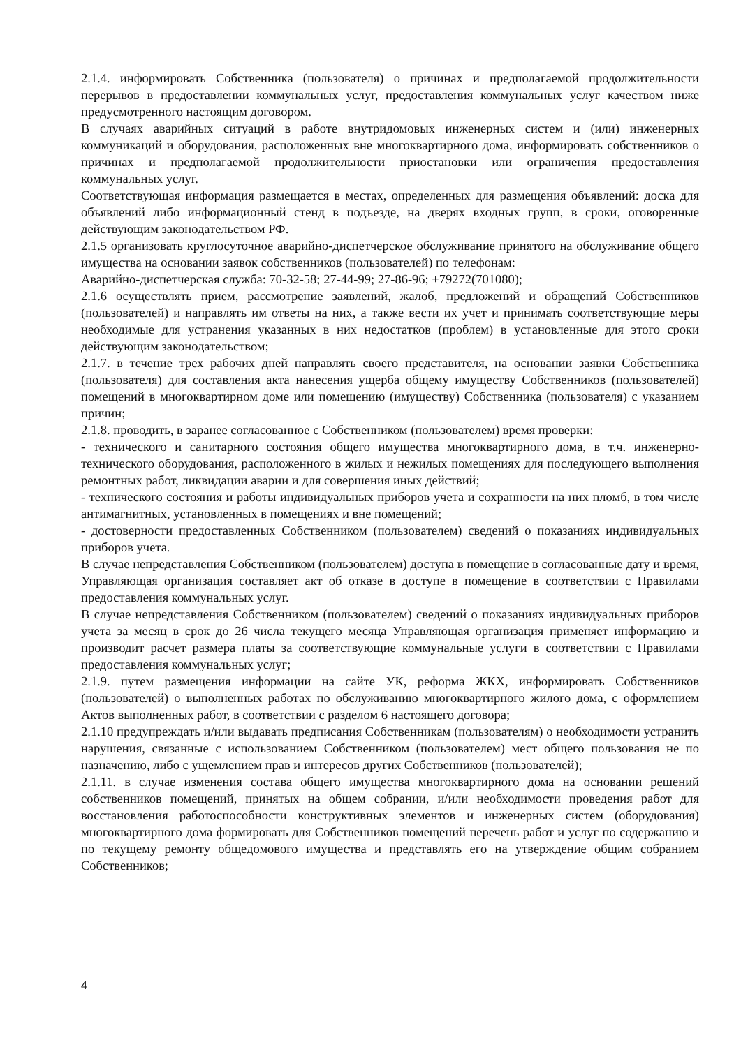2.1.4. информировать Собственника (пользователя) о причинах и предполагаемой продолжительности перерывов в предоставлении коммунальных услуг, предоставления коммунальных услуг качеством ниже предусмотренного настоящим договором.
В случаях аварийных ситуаций в работе внутридомовых инженерных систем и (или) инженерных коммуникаций и оборудования, расположенных вне многоквартирного дома, информировать собственников о причинах и предполагаемой продолжительности приостановки или ограничения предоставления коммунальных услуг.
Соответствующая информация размещается в местах, определенных для размещения объявлений: доска для объявлений либо информационный стенд в подъезде, на дверях входных групп, в сроки, оговоренные действующим законодательством РФ.
2.1.5 организовать круглосуточное аварийно-диспетчерское обслуживание принятого на обслуживание общего имущества на основании заявок собственников (пользователей) по телефонам:
Аварийно-диспетчерская служба: 70-32-58; 27-44-99; 27-86-96; +79272(701080);
2.1.6 осуществлять прием, рассмотрение заявлений, жалоб, предложений и обращений Собственников (пользователей) и направлять им ответы на них, а также вести их учет и принимать соответствующие меры необходимые для устранения указанных в них недостатков (проблем) в установленные для этого сроки действующим законодательством;
2.1.7. в течение трех рабочих дней направлять своего представителя, на основании заявки Собственника (пользователя) для составления акта нанесения ущерба общему имуществу Собственников (пользователей) помещений в многоквартирном доме или помещению (имуществу) Собственника (пользователя) с указанием причин;
2.1.8. проводить, в заранее согласованное с Собственником (пользователем) время проверки:
- технического и санитарного состояния общего имущества многоквартирного дома, в т.ч. инженерно-технического оборудования, расположенного в жилых и нежилых помещениях для последующего выполнения ремонтных работ, ликвидации аварии и для совершения иных действий;
- технического состояния и работы индивидуальных приборов учета и сохранности на них пломб, в том числе антимагнитных, установленных в помещениях и вне помещений;
- достоверности предоставленных Собственником (пользователем) сведений о показаниях индивидуальных приборов учета.
В случае непредставления Собственником (пользователем) доступа в помещение в согласованные дату и время, Управляющая организация составляет акт об отказе в доступе в помещение в соответствии с Правилами предоставления коммунальных услуг.
В случае непредставления Собственником (пользователем) сведений о показаниях индивидуальных приборов учета за месяц в срок до 26 числа текущего месяца Управляющая организация применяет информацию и производит расчет размера платы за соответствующие коммунальные услуги в соответствии с Правилами предоставления коммунальных услуг;
2.1.9. путем размещения информации на сайте УК, реформа ЖКХ, информировать Собственников (пользователей) о выполненных работах по обслуживанию многоквартирного жилого дома, с оформлением Актов выполненных работ, в соответствии с разделом 6 настоящего договора;
2.1.10 предупреждать и/или выдавать предписания Собственникам (пользователям) о необходимости устранить нарушения, связанные с использованием Собственником (пользователем) мест общего пользования не по назначению, либо с ущемлением прав и интересов других Собственников (пользователей);
2.1.11. в случае изменения состава общего имущества многоквартирного дома на основании решений собственников помещений, принятых на общем собрании, и/или необходимости проведения работ для восстановления работоспособности конструктивных элементов и инженерных систем (оборудования) многоквартирного дома формировать для Собственников помещений перечень работ и услуг по содержанию и по текущему ремонту общедомового имущества и представлять его на утверждение общим собранием Собственников;
4